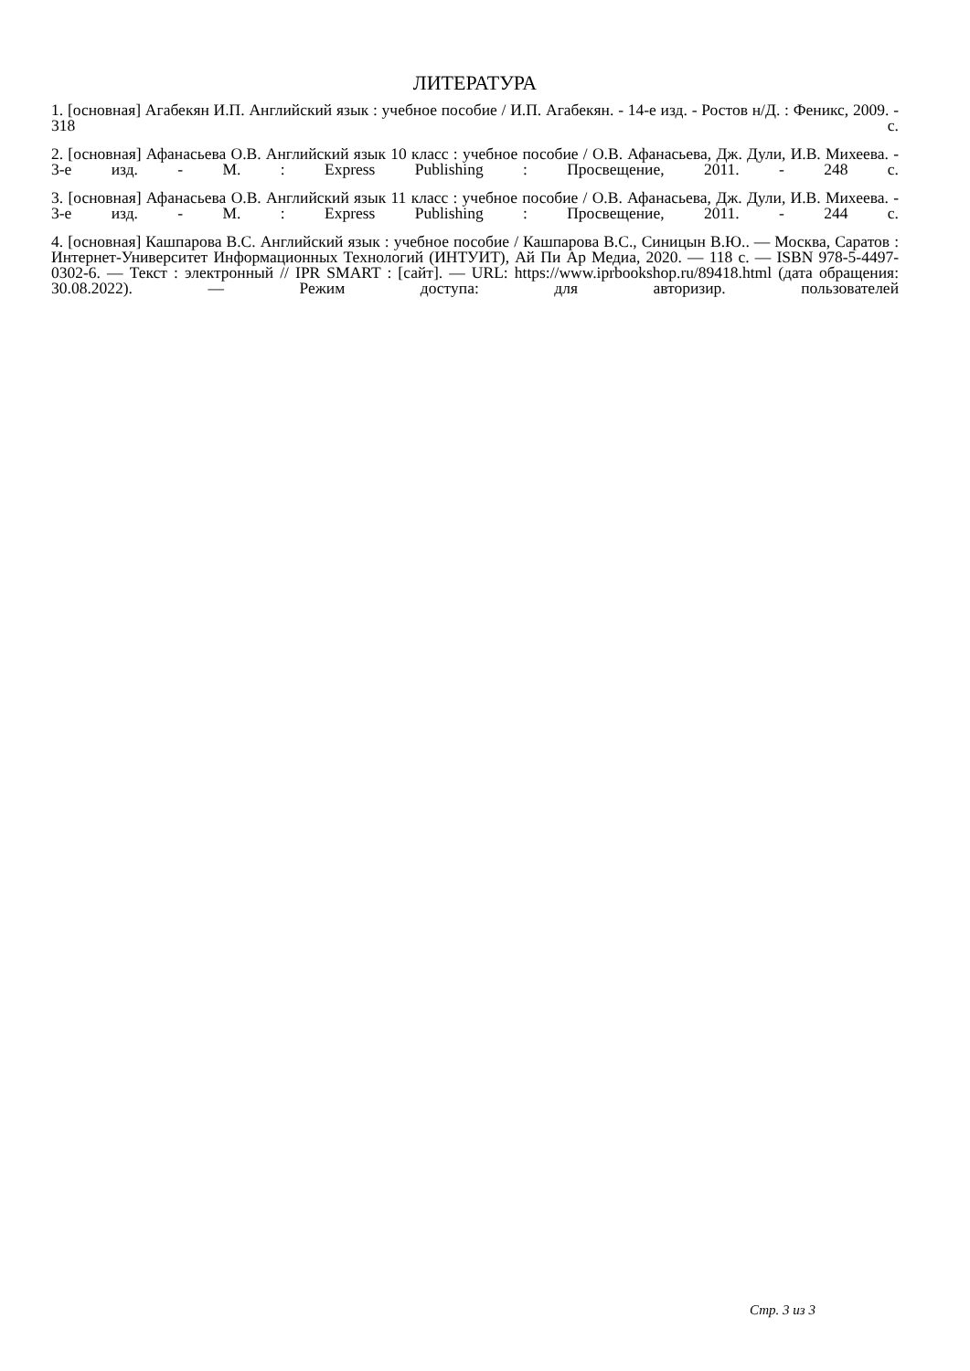ЛИТЕРАТУРА
1. [основная] Агабекян И.П. Английский язык : учебное пособие / И.П. Агабекян. - 14-е изд. - Ростов н/Д. : Феникс, 2009. - 318 с.
2. [основная] Афанасьева О.В. Английский язык 10 класс : учебное пособие / О.В. Афанасьева, Дж. Дули, И.В. Михеева. - 3-е изд. - М. : Express Publishing : Просвещение, 2011. - 248 с.
3. [основная] Афанасьева О.В. Английский язык 11 класс : учебное пособие / О.В. Афанасьева, Дж. Дули, И.В. Михеева. - 3-е изд. - М. : Express Publishing : Просвещение, 2011. - 244 с.
4. [основная] Кашпарова В.С. Английский язык : учебное пособие / Кашпарова В.С., Синицын В.Ю.. — Москва, Саратов : Интернет-Университет Информационных Технологий (ИНТУИТ), Ай Пи Ар Медиа, 2020. — 118 c. — ISBN 978-5-4497-0302-6. — Текст : электронный // IPR SMART : [сайт]. — URL: https://www.iprbookshop.ru/89418.html (дата обращения: 30.08.2022). — Режим доступа: для авторизир. пользователей
Стр. 3 из 3